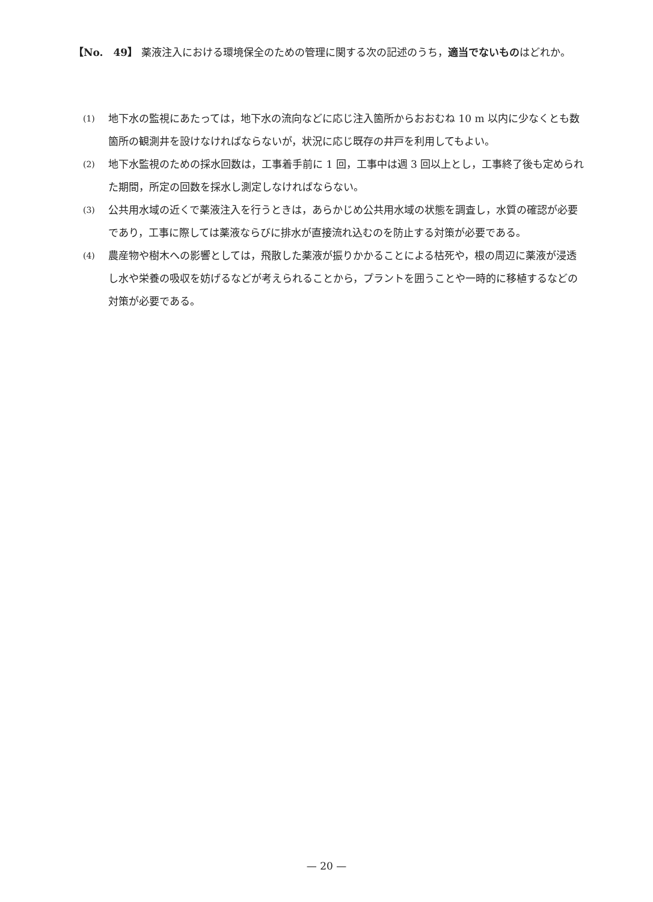【No.　49】 薬液注入における環境保全のための管理に関する次の記述のうち，適当でないものはどれか。
(1)
地下水の監視にあたっては，地下水の流向などに応じ注入箇所からおおむね 10 m 以内に少なくとも数箇所の観測井を設けなければならないが，状況に応じ既存の井戸を利用してもよい。
(2)
地下水監視のための採水回数は，工事着手前に 1 回，工事中は週 3 回以上とし，工事終了後も定められた期間，所定の回数を採水し測定しなければならない。
(3)
公共用水域の近くで薬液注入を行うときは，あらかじめ公共用水域の状態を調査し，水質の確認が必要であり，工事に際しては薬液ならびに排水が直接流れ込むのを防止する対策が必要である。
(4)
農産物や樹木への影響としては，飛散した薬液が振りかかることによる枯死や，根の周辺に薬液が浸透し水や栄養の吸収を妨げるなどが考えられることから，プラントを囲うことや一時的に移植するなどの対策が必要である。
— 20 —